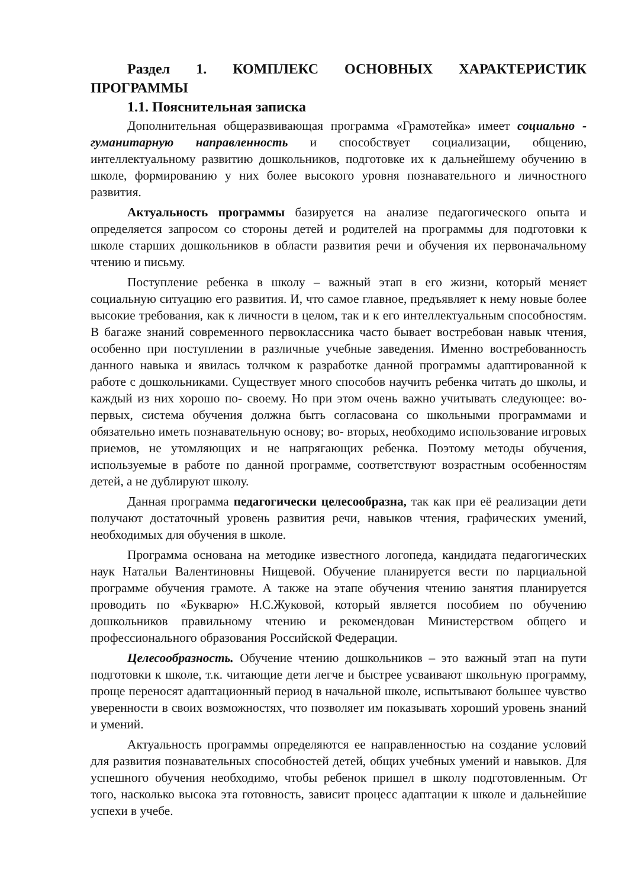Раздел 1. КОМПЛЕКС ОСНОВНЫХ ХАРАКТЕРИСТИК ПРОГРАММЫ
1.1. Пояснительная записка
Дополнительная общеразвивающая программа «Грамотейка» имеет социально - гуманитарную направленность и способствует социализации, общению, интеллектуальному развитию дошкольников, подготовке их к дальнейшему обучению в школе, формированию у них более высокого уровня познавательного и личностного развития.
Актуальность программы базируется на анализе педагогического опыта и определяется запросом со стороны детей и родителей на программы для подготовки к школе старших дошкольников в области развития речи и обучения их первоначальному чтению и письму.
Поступление ребенка в школу – важный этап в его жизни, который меняет социальную ситуацию его развития. И, что самое главное, предъявляет к нему новые более высокие требования, как к личности в целом, так и к его интеллектуальным способностям. В багаже знаний современного первоклассника часто бывает востребован навык чтения, особенно при поступлении в различные учебные заведения. Именно востребованность данного навыка и явилась толчком к разработке данной программы адаптированной к работе с дошкольниками. Существует много способов научить ребенка читать до школы, и каждый из них хорошо по- своему. Но при этом очень важно учитывать следующее: во-первых, система обучения должна быть согласована со школьными программами и обязательно иметь познавательную основу; во- вторых, необходимо использование игровых приемов, не утомляющих и не напрягающих ребенка. Поэтому методы обучения, используемые в работе по данной программе, соответствуют возрастным особенностям детей, а не дублируют школу.
Данная программа педагогически целесообразна, так как при её реализации дети получают достаточный уровень развития речи, навыков чтения, графических умений, необходимых для обучения в школе.
Программа основана на методике известного логопеда, кандидата педагогических наук Натальи Валентиновны Нищевой. Обучение планируется вести по парциальной программе обучения грамоте. А также на этапе обучения чтению занятия планируется проводить по «Букварю» Н.С.Жуковой, который является пособием по обучению дошкольников правильному чтению и рекомендован Министерством общего и профессионального образования Российской Федерации.
Целесообразность. Обучение чтению дошкольников – это важный этап на пути подготовки к школе, т.к. читающие дети легче и быстрее усваивают школьную программу, проще переносят адаптационный период в начальной школе, испытывают большее чувство уверенности в своих возможностях, что позволяет им показывать хороший уровень знаний и умений.
Актуальность программы определяются ее направленностью на создание условий для развития познавательных способностей детей, общих учебных умений и навыков. Для успешного обучения необходимо, чтобы ребенок пришел в школу подготовленным. От того, насколько высока эта готовность, зависит процесс адаптации к школе и дальнейшие успехи в учебе.